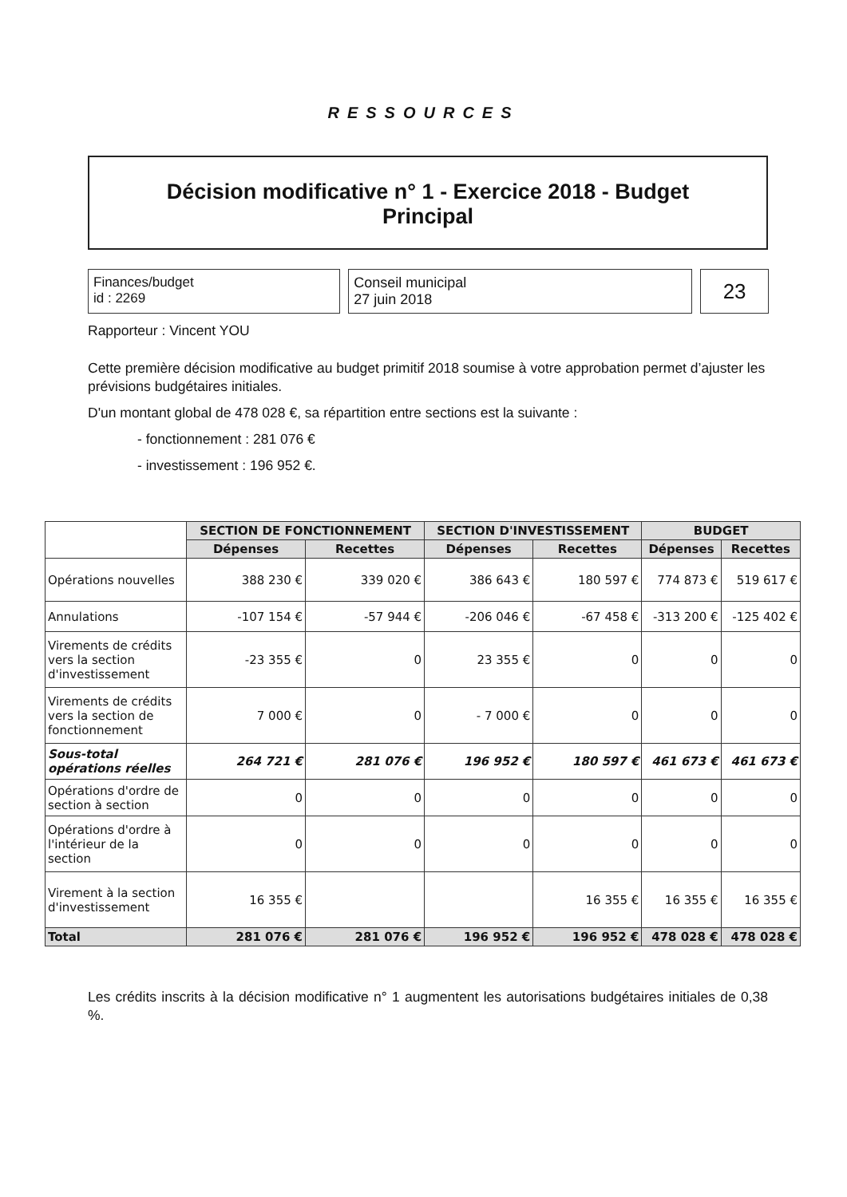RESSOURCES
Décision modificative n° 1 - Exercice 2018 - Budget
Principal
Finances/budget
id : 2269
Conseil municipal
27 juin 2018
23
Rapporteur : Vincent YOU
Cette première décision modificative au budget primitif 2018 soumise à votre approbation permet d’ajuster les prévisions budgétaires initiales.
D'un montant global de 478 028 €, sa répartition entre sections est la suivante :
- fonctionnement : 281 076 €
- investissement : 196 952 €.
| | SECTION DE FONCTIONNEMENT | | SECTION D'INVESTISSEMENT | | BUDGET | |
| | Dépenses | Recettes | Dépenses | Recettes | Dépenses | Recettes |
| Opérations nouvelles | 388 230 € | 339 020 € | 386 643 € | 180 597 € | 774 873 € | 519 617 € |
| Annulations | -107 154 € | -57 944 € | -206 046 € | -67 458 € | -313 200 € | -125 402 € |
| Virements de crédits vers la section d'investissement | -23 355 € | 0 | 23 355 € | 0 | 0 | 0 |
| Virements de crédits vers la section de fonctionnement | 7 000 € | 0 | - 7 000 € | 0 | 0 | 0 |
| Sous-total opérations réelles | 264 721 € | 281 076 € | 196 952 € | 180 597 € | 461 673 € | 461 673 € |
| Opérations d'ordre de section à section | 0 | 0 | 0 | 0 | 0 | 0 |
| Opérations d'ordre à l'intérieur de la section | 0 | 0 | 0 | 0 | 0 | 0 |
| Virement à la section d'investissement | 16 355 € | | | 16 355 € | 16 355 € | 16 355 € |
| Total | 281 076 € | 281 076 € | 196 952 € | 196 952 € | 478 028 € | 478 028 € |
Les crédits inscrits à la décision modificative n° 1 augmentent les autorisations budgétaires initiales de 0,38 %.